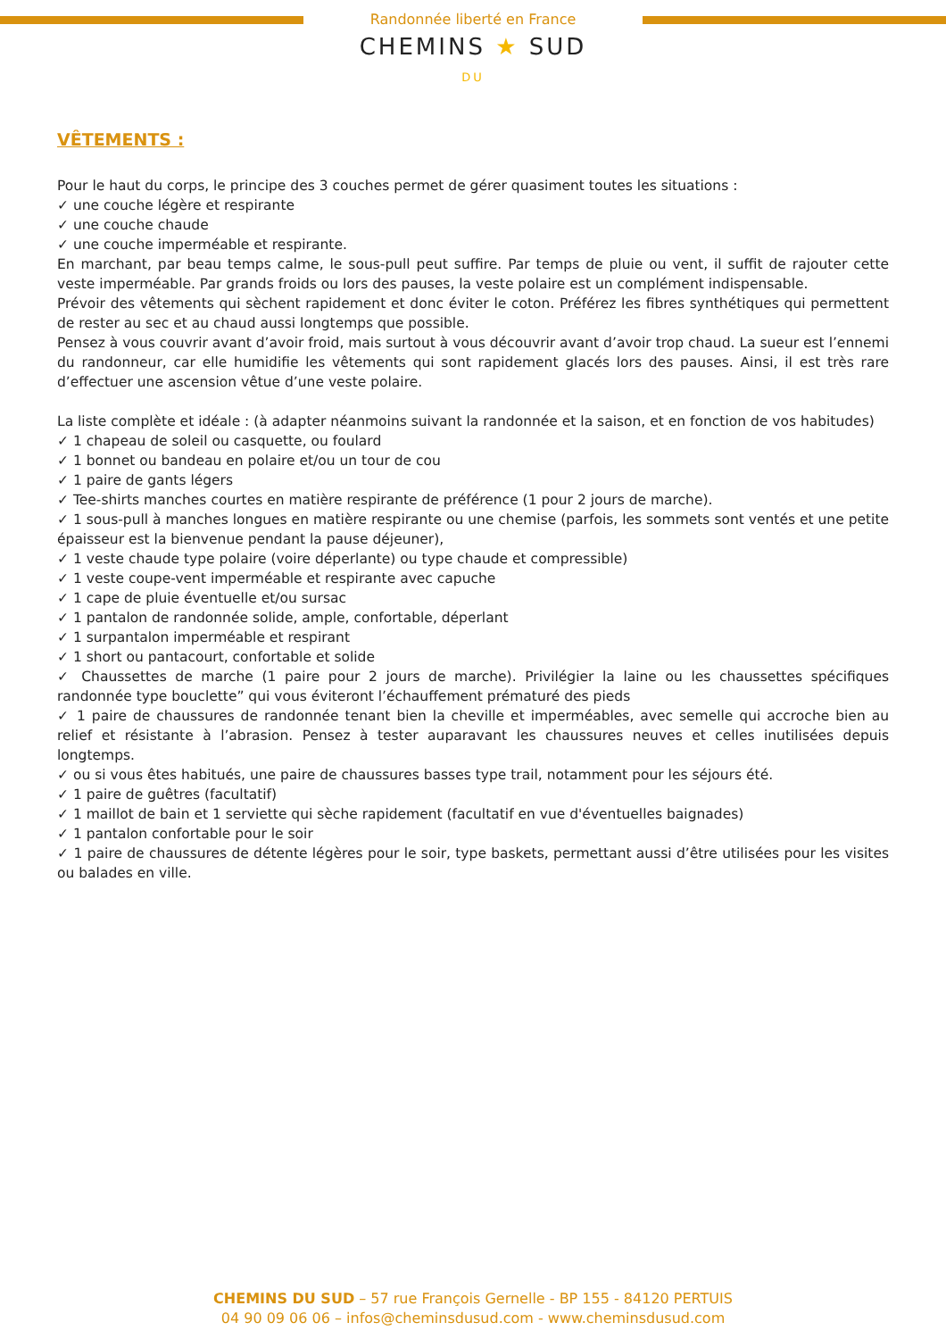Randonnée liberté en France
CHEMINS ★ SUD
DU
VÊTEMENTS :
Pour le haut du corps, le principe des 3 couches permet de gérer quasiment toutes les situations :
✓ une couche légère et respirante
✓ une couche chaude
✓ une couche imperméable et respirante.
En marchant, par beau temps calme, le sous-pull peut suffire. Par temps de pluie ou vent, il suffit de rajouter cette veste imperméable. Par grands froids ou lors des pauses, la veste polaire est un complément indispensable.
Prévoir des vêtements qui sèchent rapidement et donc éviter le coton. Préférez les fibres synthétiques qui permettent de rester au sec et au chaud aussi longtemps que possible.
Pensez à vous couvrir avant d’avoir froid, mais surtout à vous découvrir avant d’avoir trop chaud. La sueur est l’ennemi du randonneur, car elle humidifie les vêtements qui sont rapidement glacés lors des pauses. Ainsi, il est très rare d’effectuer une ascension vêtue d’une veste polaire.
La liste complète et idéale : (à adapter néanmoins suivant la randonnée et la saison, et en fonction de vos habitudes)
✓ 1 chapeau de soleil ou casquette, ou foulard
✓ 1 bonnet ou bandeau en polaire et/ou un tour de cou
✓ 1 paire de gants légers
✓ Tee-shirts manches courtes en matière respirante de préférence (1 pour 2 jours de marche).
✓ 1 sous-pull à manches longues en matière respirante ou une chemise (parfois, les sommets sont ventés et une petite épaisseur est la bienvenue pendant la pause déjeuner),
✓ 1 veste chaude type polaire (voire déperlante) ou type chaude et compressible)
✓ 1 veste coupe-vent imperméable et respirante avec capuche
✓ 1 cape de pluie éventuelle et/ou sursac
✓ 1 pantalon de randonnée solide, ample, confortable, déperlant
✓ 1 surpantalon imperméable et respirant
✓ 1 short ou pantacourt, confortable et solide
✓ Chaussettes de marche (1 paire pour 2 jours de marche). Privilégier la laine ou les chaussettes spécifiques randonnée type bouclette” qui vous éviteront l’échauffement prématuré des pieds
✓ 1 paire de chaussures de randonnée tenant bien la cheville et imperméables, avec semelle qui accroche bien au relief et résistante à l’abrasion. Pensez à tester auparavant les chaussures neuves et celles inutilisées depuis longtemps.
✓ ou si vous êtes habitués, une paire de chaussures basses type trail, notamment pour les séjours été.
✓ 1 paire de guêtres (facultatif)
✓ 1 maillot de bain et 1 serviette qui sèche rapidement (facultatif en vue d'éventuelles baignades)
✓ 1 pantalon confortable pour le soir
✓ 1 paire de chaussures de détente légères pour le soir, type baskets, permettant aussi d’être utilisées pour les visites ou balades en ville.
CHEMINS DU SUD – 57 rue François Gernelle - BP 155 - 84120 PERTUIS
04 90 09 06 06 – infos@cheminsdusud.com - www.cheminsdusud.com